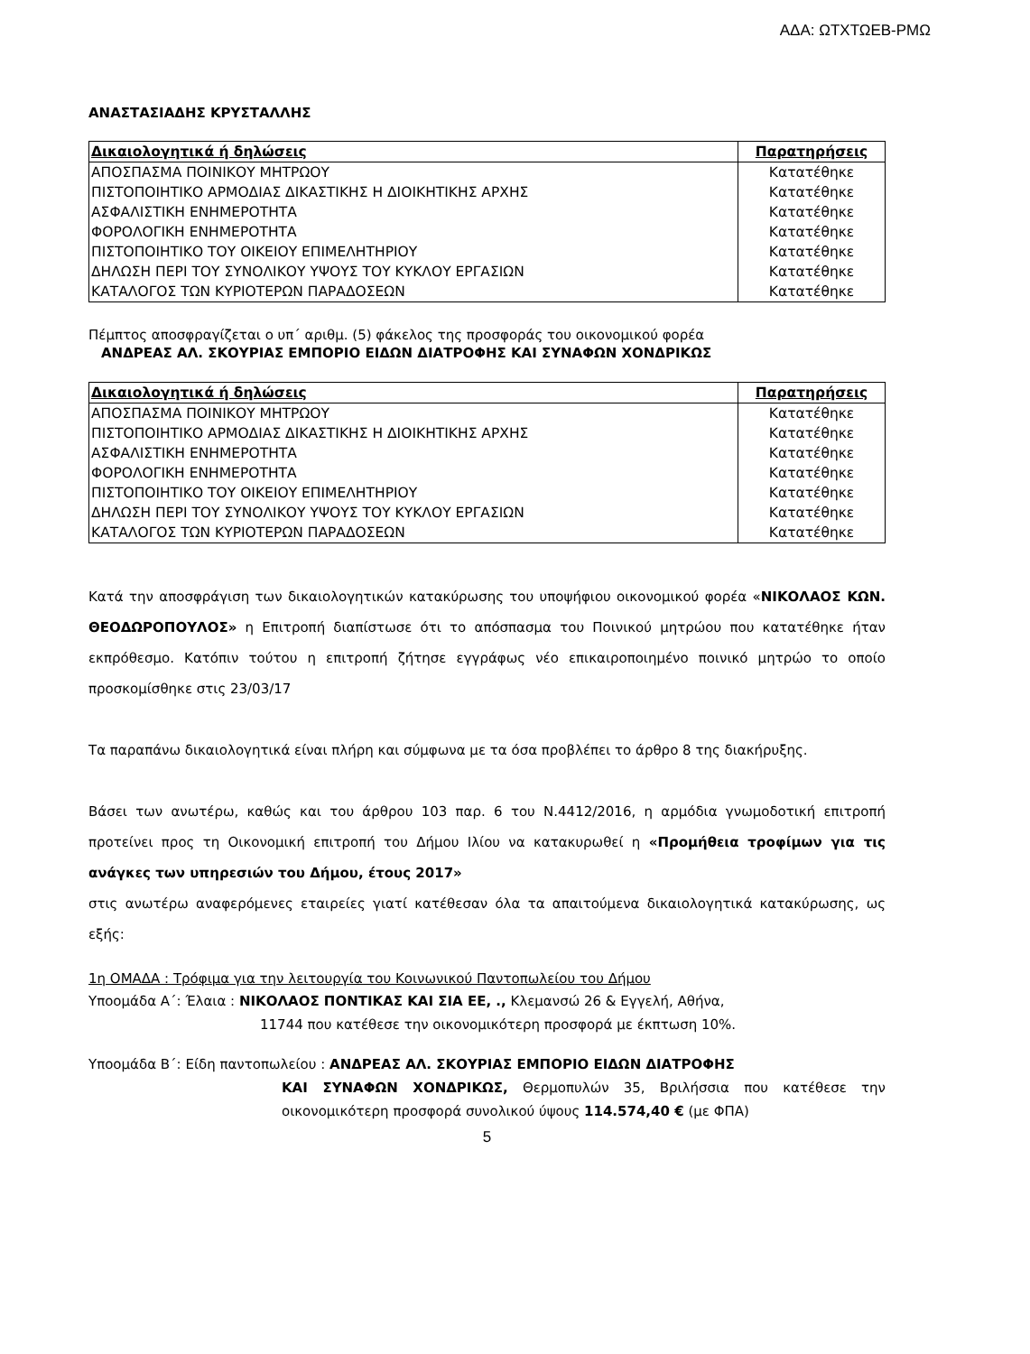ΑΔΑ: ΩΤΧΤΩΕΒ-ΡΜΩ
ΑΝΑΣΤΑΣΙΑΔΗΣ ΚΡΥΣΤΑΛΛΗΣ
| Δικαιολογητικά ή δηλώσεις | Παρατηρήσεις |
| --- | --- |
| ΑΠΟΣΠΑΣΜΑ ΠΟΙΝΙΚΟΥ ΜΗΤΡΩΟΥ | Κατατέθηκε |
| ΠΙΣΤΟΠΟΙΗΤΙΚΟ ΑΡΜΟΔΙΑΣ ΔΙΚΑΣΤΙΚΗΣ Η ΔΙΟΙΚΗΤΙΚΗΣ ΑΡΧΗΣ | Κατατέθηκε |
| ΑΣΦΑΛΙΣΤΙΚΗ ΕΝΗΜΕΡΟΤΗΤΑ | Κατατέθηκε |
| ΦΟΡΟΛΟΓΙΚΗ ΕΝΗΜΕΡΟΤΗΤΑ | Κατατέθηκε |
| ΠΙΣΤΟΠΟΙΗΤΙΚΟ ΤΟΥ ΟΙΚΕΙΟΥ ΕΠΙΜΕΛΗΤΗΡΙΟΥ | Κατατέθηκε |
| ΔΗΛΩΣΗ ΠΕΡΙ ΤΟΥ ΣΥΝΟΛΙΚΟΥ ΥΨΟΥΣ ΤΟΥ ΚΥΚΛΟΥ ΕΡΓΑΣΙΩΝ | Κατατέθηκε |
| ΚΑΤΑΛΟΓΟΣ ΤΩΝ ΚΥΡΙΟΤΕΡΩΝ ΠΑΡΑΔΟΣΕΩΝ | Κατατέθηκε |
Πέμπτος αποσφραγίζεται ο υπ΄ αριθμ. (5) φάκελος της προσφοράς του οικονομικού φορέα
ΑΝΔΡΕΑΣ ΑΛ. ΣΚΟΥΡΙΑΣ ΕΜΠΟΡΙΟ ΕΙΔΩΝ ΔΙΑΤΡΟΦΗΣ ΚΑΙ ΣΥΝΑΦΩΝ ΧΟΝΔΡΙΚΩΣ
| Δικαιολογητικά ή δηλώσεις | Παρατηρήσεις |
| --- | --- |
| ΑΠΟΣΠΑΣΜΑ ΠΟΙΝΙΚΟΥ ΜΗΤΡΩΟΥ | Κατατέθηκε |
| ΠΙΣΤΟΠΟΙΗΤΙΚΟ ΑΡΜΟΔΙΑΣ ΔΙΚΑΣΤΙΚΗΣ Η ΔΙΟΙΚΗΤΙΚΗΣ ΑΡΧΗΣ | Κατατέθηκε |
| ΑΣΦΑΛΙΣΤΙΚΗ ΕΝΗΜΕΡΟΤΗΤΑ | Κατατέθηκε |
| ΦΟΡΟΛΟΓΙΚΗ ΕΝΗΜΕΡΟΤΗΤΑ | Κατατέθηκε |
| ΠΙΣΤΟΠΟΙΗΤΙΚΟ ΤΟΥ ΟΙΚΕΙΟΥ ΕΠΙΜΕΛΗΤΗΡΙΟΥ | Κατατέθηκε |
| ΔΗΛΩΣΗ ΠΕΡΙ ΤΟΥ ΣΥΝΟΛΙΚΟΥ ΥΨΟΥΣ ΤΟΥ ΚΥΚΛΟΥ ΕΡΓΑΣΙΩΝ | Κατατέθηκε |
| ΚΑΤΑΛΟΓΟΣ ΤΩΝ ΚΥΡΙΟΤΕΡΩΝ ΠΑΡΑΔΟΣΕΩΝ | Κατατέθηκε |
Κατά την αποσφράγιση των δικαιολογητικών κατακύρωσης του υποψήφιου οικονομικού φορέα «ΝΙΚΟΛΑΟΣ ΚΩΝ. ΘΕΟΔΩΡΟΠΟΥΛΟΣ» η Επιτροπή διαπίστωσε ότι το απόσπασμα του Ποινικού μητρώου που κατατέθηκε ήταν εκπρόθεσμο. Κατόπιν τούτου η επιτροπή ζήτησε εγγράφως νέο επικαιροποιημένο ποινικό μητρώο το οποίο προσκομίσθηκε στις 23/03/17
Τα παραπάνω δικαιολογητικά είναι πλήρη και σύμφωνα με τα όσα προβλέπει το άρθρο 8 της διακήρυξης.
Βάσει των ανωτέρω, καθώς και του άρθρου 103 παρ. 6 του Ν.4412/2016, η αρμόδια γνωμοδοτική επιτροπή προτείνει προς τη Οικονομική επιτροπή του Δήμου Ιλίου να κατακυρωθεί η «Προμήθεια τροφίμων για τις ανάγκες των υπηρεσιών του Δήμου, έτους 2017»
στις ανωτέρω αναφερόμενες εταιρείες γιατί κατέθεσαν όλα τα απαιτούμενα δικαιολογητικά κατακύρωσης, ως εξής:
1η ΟΜΑΔΑ : Τρόφιμα για την λειτουργία του Κοινωνικού Παντοπωλείου του Δήμου
Υποομάδα Α΄: Έλαια : ΝΙΚΟΛΑΟΣ ΠΟΝΤΙΚΑΣ ΚΑΙ ΣΙΑ ΕΕ, ., Κλεμανσώ 26 & Εγγελή, Αθήνα,
11744 που κατέθεσε την οικονομικότερη προσφορά με έκπτωση 10%.
Υποομάδα Β΄: Είδη παντοπωλείου : ΑΝΔΡΕΑΣ ΑΛ. ΣΚΟΥΡΙΑΣ ΕΜΠΟΡΙΟ ΕΙΔΩΝ ΔΙΑΤΡΟΦΗΣ
ΚΑΙ ΣΥΝΑΦΩΝ ΧΟΝΔΡΙΚΩΣ, Θερμοπυλών 35, Βριλήσσια που κατέθεσε την οικονομικότερη προσφορά συνολικού ύψους 114.574,40 € (με ΦΠΑ)
5